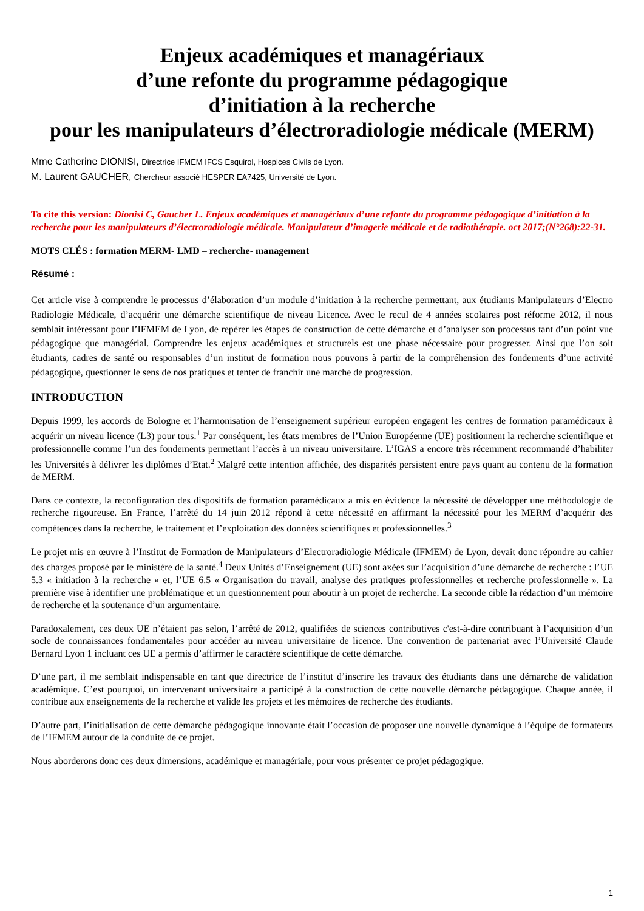Enjeux académiques et managériaux
d’une refonte du programme pédagogique
d’initiation à la recherche
pour les manipulateurs d’électroradiologie médicale (MERM)
Mme Catherine DIONISI, Directrice IFMEM IFCS Esquirol, Hospices Civils de Lyon.
M. Laurent GAUCHER, Chercheur associé HESPER EA7425, Université de Lyon.
To cite this version: Dionisi C, Gaucher L. Enjeux académiques et managériaux d’une refonte du programme pédagogique d’initiation à la recherche pour les manipulateurs d’électroradiologie médicale. Manipulateur d’imagerie médicale et de radiothérapie. oct 2017;(N°268):22-31.
MOTS CLÉS : formation MERM- LMD – recherche- management
Résumé :
Cet article vise à comprendre le processus d’élaboration d’un module d’initiation à la recherche permettant, aux étudiants Manipulateurs d’Electro Radiologie Médicale, d’acquérir une démarche scientifique de niveau Licence. Avec le recul de 4 années scolaires post réforme 2012, il nous semblait intéressant pour l’IFMEM de Lyon, de repérer les étapes de construction de cette démarche et d’analyser son processus tant d’un point vue pédagogique que managérial. Comprendre les enjeux académiques et structurels est une phase nécessaire pour progresser. Ainsi que l’on soit étudiants, cadres de santé ou responsables d’un institut de formation nous pouvons à partir de la compréhension des fondements d’une activité pédagogique, questionner le sens de nos pratiques et tenter de franchir une marche de progression.
INTRODUCTION
Depuis 1999, les accords de Bologne et l’harmonisation de l’enseignement supérieur européen engagent les centres de formation paramédicaux à acquérir un niveau licence (L3) pour tous.<sup>1</sup> Par conséquent, les états membres de l’Union Européenne (UE) positionnent la recherche scientifique et professionnelle comme l’un des fondements permettant l’accès à un niveau universitaire. L’IGAS a encore très récemment recommandé d’habiliter les Universités à délivrer les diplômes d’Etat.<sup>2</sup> Malgré cette intention affichée, des disparités persistent entre pays quant au contenu de la formation de MERM.
Dans ce contexte, la reconfiguration des dispositifs de formation paramédicaux a mis en évidence la nécessité de développer une méthodologie de recherche rigoureuse. En France, l’arrêté du 14 juin 2012 répond à cette nécessité en affirmant la nécessité pour les MERM d’acquérir des compétences dans la recherche, le traitement et l’exploitation des données scientifiques et professionnelles.<sup>3</sup>
Le projet mis en œuvre à l’Institut de Formation de Manipulateurs d’Electroradiologie Médicale (IFMEM) de Lyon, devait donc répondre au cahier des charges proposé par le ministère de la santé.<sup>4</sup> Deux Unités d’Enseignement (UE) sont axées sur l’acquisition d’une démarche de recherche : l’UE 5.3 « initiation à la recherche » et, l’UE 6.5 « Organisation du travail, analyse des pratiques professionnelles et recherche professionnelle ». La première vise à identifier une problématique et un questionnement pour aboutir à un projet de recherche. La seconde cible la rédaction d’un mémoire de recherche et la soutenance d’un argumentaire.
Paradoxalement, ces deux UE n’étaient pas selon, l’arrêté de 2012, qualifiées de sciences contributives c'est-à-dire contribuant à l’acquisition d’un socle de connaissances fondamentales pour accéder au niveau universitaire de licence. Une convention de partenariat avec l’Université Claude Bernard Lyon 1 incluant ces UE a permis d’affirmer le caractère scientifique de cette démarche.
D’une part, il me semblait indispensable en tant que directrice de l’institut d’inscrire les travaux des étudiants dans une démarche de validation académique. C’est pourquoi, un intervenant universitaire a participé à la construction de cette nouvelle démarche pédagogique. Chaque année, il contribue aux enseignements de la recherche et valide les projets et les mémoires de recherche des étudiants.
D’autre part, l’initialisation de cette démarche pédagogique innovante était l’occasion de proposer une nouvelle dynamique à l’équipe de formateurs de l’IFMEM autour de la conduite de ce projet.
Nous aborderons donc ces deux dimensions, académique et managériale, pour vous présenter ce projet pédagogique.
1